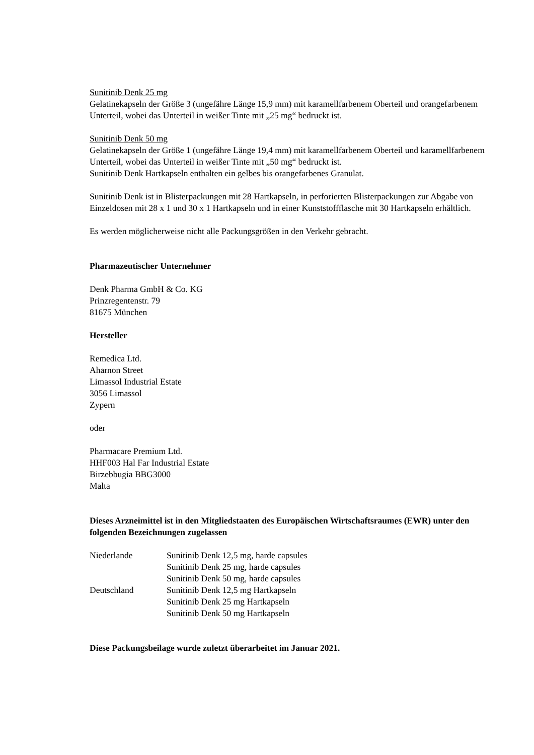Sunitinib Denk 25 mg
Gelatinekapseln der Größe 3 (ungefähre Länge 15,9 mm) mit karamellfarbenem Oberteil und orangefarbenem Unterteil, wobei das Unterteil in weißer Tinte mit „25 mg“ bedruckt ist.
Sunitinib Denk 50 mg
Gelatinekapseln der Größe 1 (ungefähre Länge 19,4 mm) mit karamellfarbenem Oberteil und karamellfarbenem Unterteil, wobei das Unterteil in weißer Tinte mit „50 mg“ bedruckt ist.
Sunitinib Denk Hartkapseln enthalten ein gelbes bis orangefarbenes Granulat.
Sunitinib Denk ist in Blisterpackungen mit 28 Hartkapseln, in perforierten Blisterpackungen zur Abgabe von Einzeldosen mit 28 x 1 und 30 x 1 Hartkapseln und in einer Kunststoffflasche mit 30 Hartkapseln erhältlich.
Es werden möglicherweise nicht alle Packungsgrößen in den Verkehr gebracht.
Pharmazeutischer Unternehmer
Denk Pharma GmbH & Co. KG
Prinzregentenstr. 79
81675 München
Hersteller
Remedica Ltd.
Aharnon Street
Limassol Industrial Estate
3056 Limassol
Zypern
oder
Pharmacare Premium Ltd.
HHF003 Hal Far Industrial Estate
Birzebbugia BBG3000
Malta
Dieses Arzneimittel ist in den Mitgliedstaaten des Europäischen Wirtschaftsraumes (EWR) unter den folgenden Bezeichnungen zugelassen
| Niederlande | Sunitinib Denk 12,5 mg, harde capsules Sunitinib Denk 25 mg, harde capsules Sunitinib Denk 50 mg, harde capsules |
| Deutschland | Sunitinib Denk 12,5 mg Hartkapseln Sunitinib Denk 25 mg Hartkapseln Sunitinib Denk 50 mg Hartkapseln |
Diese Packungsbeilage wurde zuletzt überarbeitet im Januar 2021.